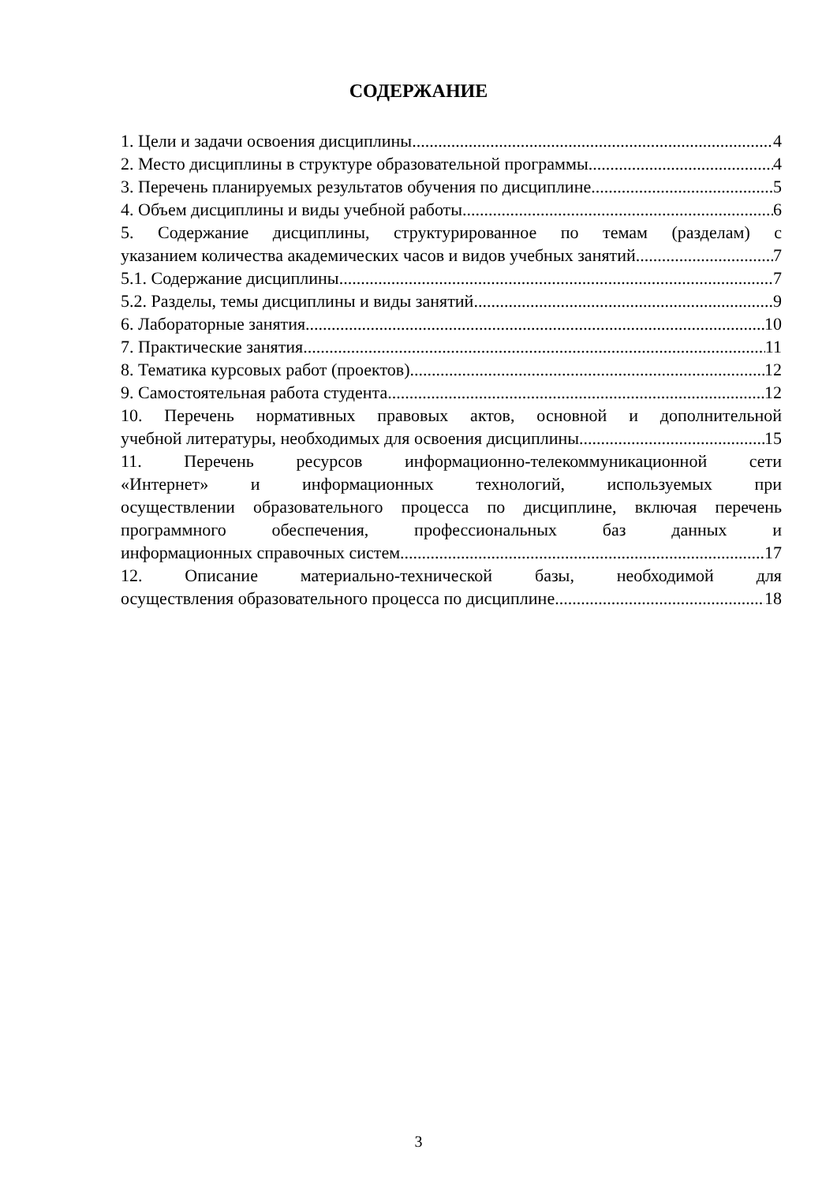СОДЕРЖАНИЕ
1. Цели и задачи освоения дисциплины 4
2. Место дисциплины в структуре образовательной программы 4
3. Перечень планируемых результатов обучения по дисциплине 5
4. Объем дисциплины и виды учебной работы 6
5. Содержание дисциплины, структурированное по темам (разделам) с
указанием количества академических часов и видов учебных занятий 7
5.1. Содержание дисциплины 7
5.2. Разделы, темы дисциплины и виды занятий 9
6. Лабораторные занятия 10
7. Практические занятия 11
8. Тематика курсовых работ (проектов) 12
9. Самостоятельная работа студента 12
10. Перечень нормативных правовых актов, основной и дополнительной
учебной литературы, необходимых для освоения дисциплины 15
11. Перечень ресурсов информационно-телекоммуникационной сети
«Интернет» и информационных технологий, используемых при
осуществлении образовательного процесса по дисциплине, включая перечень
программного обеспечения, профессиональных баз данных и
информационных справочных систем 17
12. Описание материально-технической базы, необходимой для
осуществления образовательного процесса по дисциплине 18
3